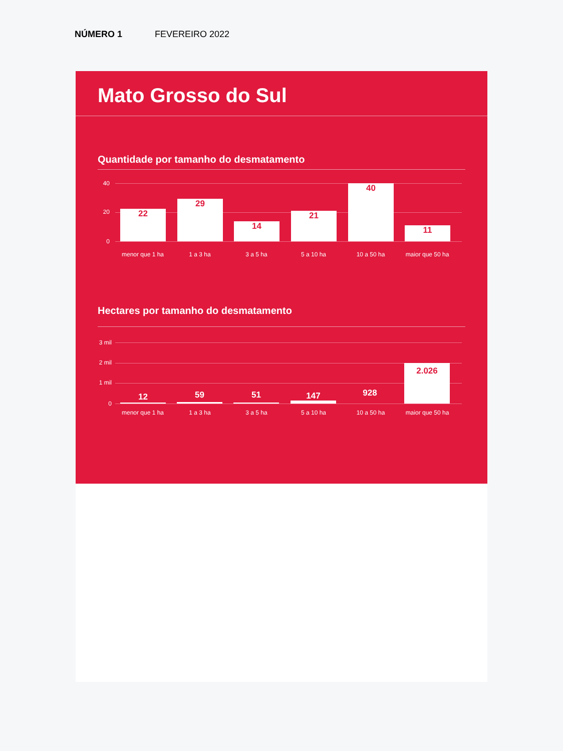NÚMERO 1 FEVEREIRO 2022
Mato Grosso do Sul
Quantidade por tamanho do desmatamento
40
20
0
22
29
14
21
40
11
menor que 1 ha 1 a 3 ha 3 a 5 ha 5 a 10 ha 10 a 50 ha maior que 50 ha
Hectares por tamanho do desmatamento
3 mil
2 mil
1 mil
0
12 59 51 147 928
2.026
menor que 1 ha 1 a 3 ha 3 a 5 ha 5 a 10 ha 10 a 50 ha maior que 50 ha